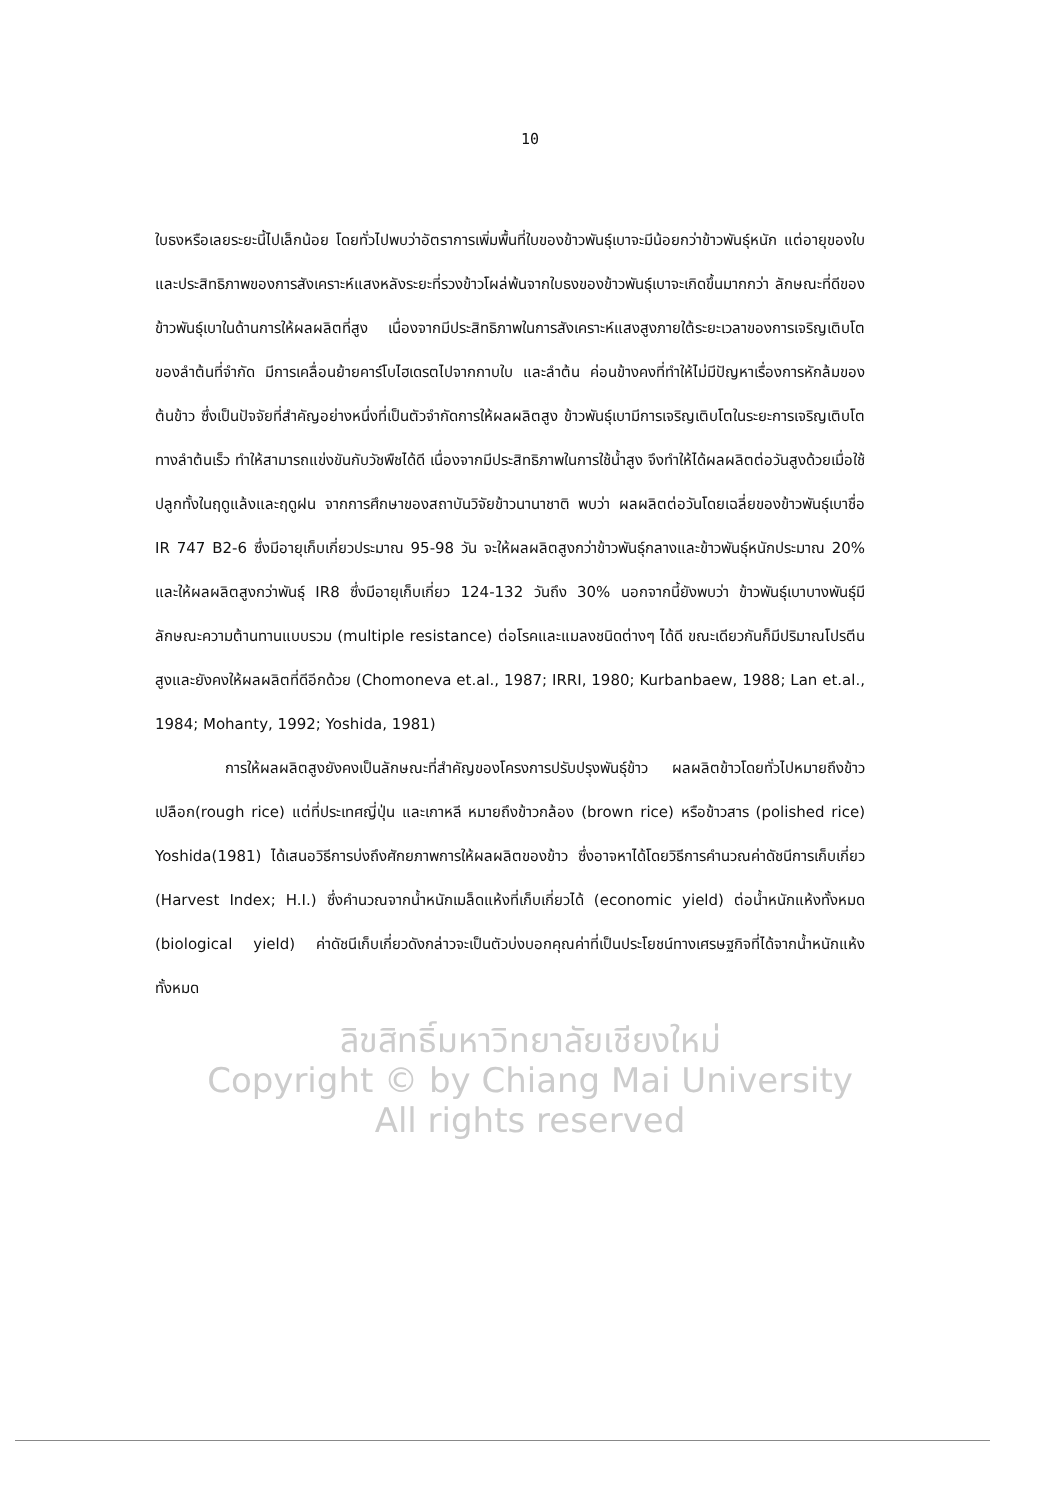10
ใบธงหรือเลยระยะนี้ไปเล็กน้อย โดยทั่วไปพบว่าอัตราการเพิ่มพื้นที่ใบของข้าวพันธุ์เบาจะมีน้อยกว่าข้าวพันธุ์หนัก แต่อายุของใบ และประสิทธิภาพของการสังเคราะห์แสงหลังระยะที่รวงข้าวโผล่พ้นจากใบธงของข้าวพันธุ์เบาจะเกิดขึ้นมากกว่า ลักษณะที่ดีของข้าวพันธุ์เบาในด้านการให้ผลผลิตที่สูง เนื่องจากมีประสิทธิภาพในการสังเคราะห์แสงสูงภายใต้ระยะเวลาของการเจริญเติบโตของลำต้นที่จำกัด มีการเคลื่อนย้ายคาร์โบไฮเดรตไปจากกาบใบ และลำต้น ค่อนข้างคงที่ทำให้ไม่มีปัญหาเรื่องการหักล้มของต้นข้าว ซึ่งเป็นปัจจัยที่สำคัญอย่างหนึ่งที่เป็นตัวจำกัดการให้ผลผลิตสูง ข้าวพันธุ์เบามีการเจริญเติบโตในระยะการเจริญเติบโตทางลำต้นเร็ว ทำให้สามารถแข่งขันกับวัชพืชได้ดี เนื่องจากมีประสิทธิภาพในการใช้น้ำสูง จึงทำให้ได้ผลผลิตต่อวันสูงด้วยเมื่อใช้ปลูกทั้งในฤดูแล้งและฤดูฝน จากการศึกษาของสถาบันวิจัยข้าวนานาชาติ พบว่า ผลผลิตต่อวันโดยเฉลี่ยของข้าวพันธุ์เบาชื่อ IR 747 B2-6 ซึ่งมีอายุเก็บเกี่ยวประมาณ 95-98 วัน จะให้ผลผลิตสูงกว่าข้าวพันธุ์กลางและข้าวพันธุ์หนักประมาณ 20% และให้ผลผลิตสูงกว่าพันธุ์ IR8 ซึ่งมีอายุเก็บเกี่ยว 124-132 วันถึง 30% นอกจากนี้ยังพบว่า ข้าวพันธุ์เบาบางพันธุ์มีลักษณะความต้านทานแบบรวม (multiple resistance) ต่อโรคและแมลงชนิดต่างๆ ได้ดี ขณะเดียวกันก็มีปริมาณโปรตีนสูงและยังคงให้ผลผลิตที่ดีอีกด้วย (Chomoneva et.al., 1987; IRRI, 1980; Kurbanbaew, 1988; Lan et.al., 1984; Mohanty, 1992; Yoshida, 1981)
การให้ผลผลิตสูงยังคงเป็นลักษณะที่สำคัญของโครงการปรับปรุงพันธุ์ข้าว ผลผลิตข้าวโดยทั่วไปหมายถึงข้าวเปลือก(rough rice) แต่ที่ประเทศญี่ปุ่น และเกาหลี หมายถึงข้าวกล้อง (brown rice) หรือข้าวสาร (polished rice) Yoshida(1981) ได้เสนอวิธีการบ่งถึงศักยภาพการให้ผลผลิตของข้าว ซึ่งอาจหาได้โดยวิธีการคำนวณค่าดัชนีการเก็บเกี่ยว (Harvest Index; H.I.) ซึ่งคำนวณจากน้ำหนักเมล็ดแห้งที่เก็บเกี่ยวได้ (economic yield) ต่อน้ำหนักแห้งทั้งหมด (biological yield) ค่าดัชนีเก็บเกี่ยวดังกล่าวจะเป็นตัวบ่งบอกคุณค่าที่เป็นประโยชน์ทางเศรษฐกิจที่ได้จากน้ำหนักแห้งทั้งหมด
ลิขสิทธิ์มหาวิทยาลัยเชียงใหม่
Copyright © by Chiang Mai University
All rights reserved